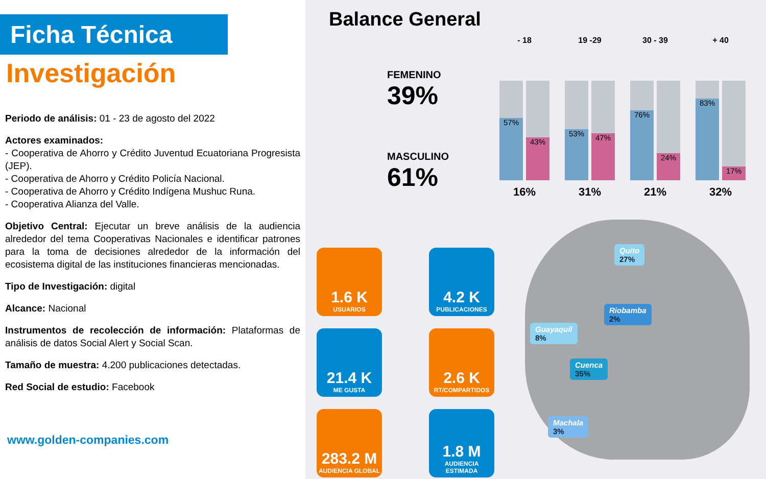Ficha Técnica
Investigación
Periodo de análisis: 01 - 23 de agosto del 2022
Actores examinados:
- Cooperativa de Ahorro y Crédito Juventud Ecuatoriana Progresista (JEP).
- Cooperativa de Ahorro y Crédito Policía Nacional.
- Cooperativa de Ahorro y Crédito Indígena Mushuc Runa.
- Cooperativa Alianza del Valle.
Objetivo Central: Ejecutar un breve análisis de la audiencia alrededor del tema Cooperativas Nacionales e identificar patrones para la toma de decisiones alrededor de la información del ecosistema digital de las instituciones financieras mencionadas.
Tipo de Investigación: digital
Alcance: Nacional
Instrumentos de recolección de información: Plataformas de análisis de datos Social Alert y Social Scan.
Tamaño de muestra: 4.200 publicaciones detectadas.
Red Social de estudio: Facebook
www.golden-companies.com
Balance General
FEMENINO
39%
MASCULINO
61%
- 18
57%
43%
16%
19 -29
53%
47%
31%
30 - 39
76%
24%
21%
+ 40
83%
17%
32%
1.6 K
USUARIOS
4.2 K
PUBLICACIONES
21.4 K
ME GUSTA
2.6 K
RT/COMPARTIDOS
283.2 M
AUDIENCIA GLOBAL
1.8 M
AUDIENCIA ESTIMADA
Quito
27%
Riobamba
2%
Guayaquil
8%
Cuenca
35%
Machala
3%